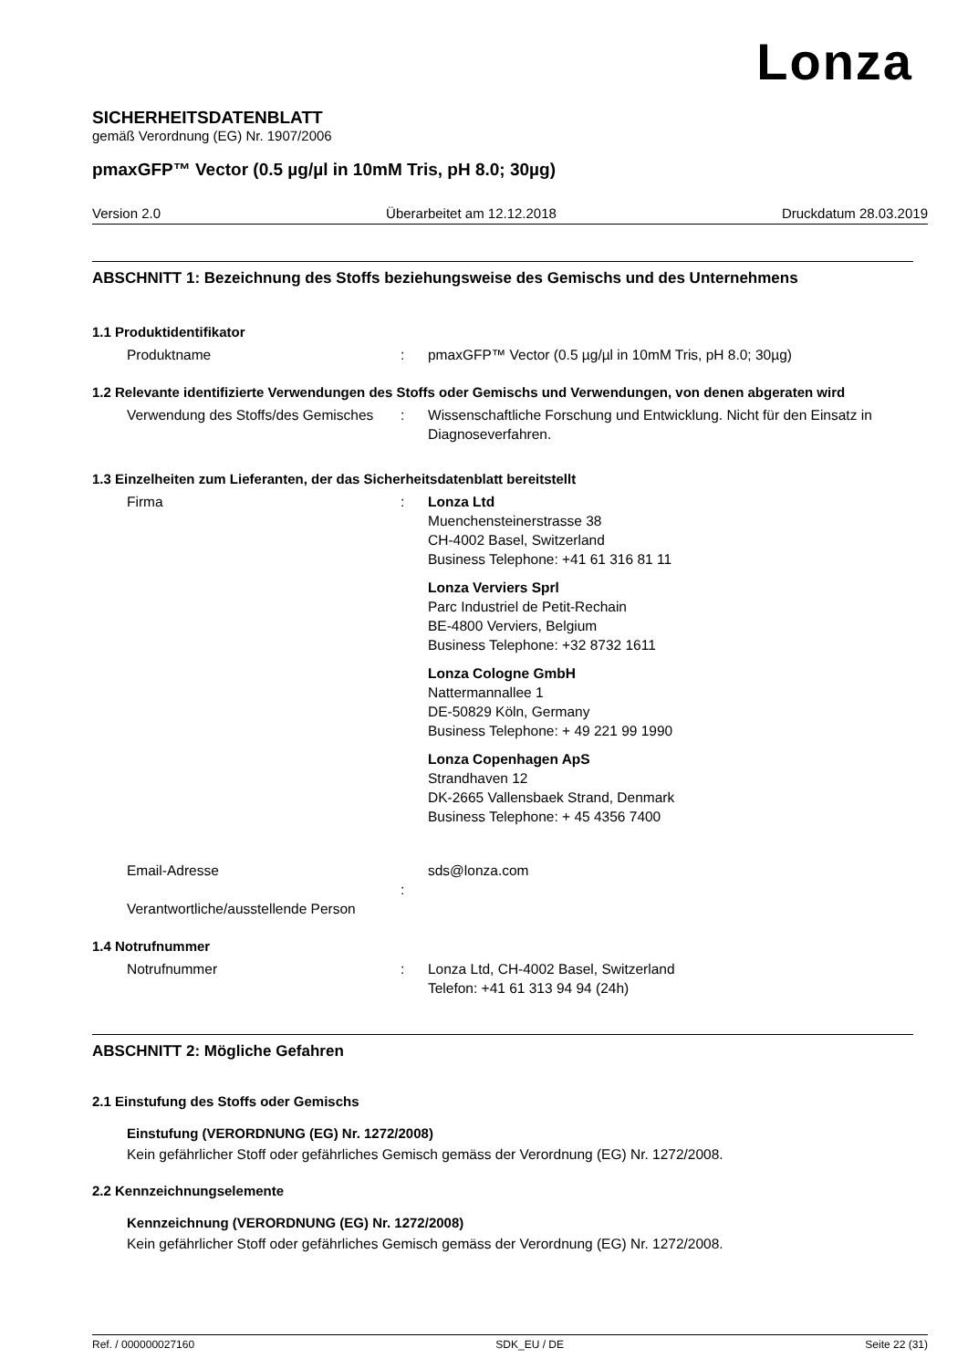Lonza
SICHERHEITSDATENBLATT
gemäß Verordnung (EG) Nr. 1907/2006
pmaxGFP™ Vector (0.5 µg/µl in 10mM Tris, pH 8.0; 30µg)
Version 2.0 Überarbeitet am 12.12.2018 Druckdatum 28.03.2019
ABSCHNITT 1: Bezeichnung des Stoffs beziehungsweise des Gemischs und des Unternehmens
1.1 Produktidentifikator
Produktname : pmaxGFP™ Vector (0.5 µg/µl in 10mM Tris, pH 8.0; 30µg)
1.2 Relevante identifizierte Verwendungen des Stoffs oder Gemischs und Verwendungen, von denen abgeraten wird
Verwendung des Stoffs/des Gemisches
: Wissenschaftliche Forschung und Entwicklung. Nicht für den Einsatz in Diagnoseverfahren.
1.3 Einzelheiten zum Lieferanten, der das Sicherheitsdatenblatt bereitstellt
Firma : Lonza Ltd
Muenchensteinerstrasse 38
CH-4002 Basel, Switzerland
Business Telephone: +41 61 316 81 11
Lonza Verviers Sprl
Parc Industriel de Petit-Rechain
BE-4800 Verviers, Belgium
Business Telephone: +32 8732 1611
Lonza Cologne GmbH
Nattermannallee 1
DE-50829 Köln, Germany
Business Telephone: + 49 221 99 1990
Lonza Copenhagen ApS
Strandhaven 12
DK-2665 Vallensbaek Strand, Denmark
Business Telephone: + 45 4356 7400
Email-Adresse
Verantwortliche/ausstellende Person
: sds@lonza.com
1.4 Notrufnummer
Notrufnummer : Lonza Ltd, CH-4002 Basel, Switzerland
Telefon: +41 61 313 94 94 (24h)
ABSCHNITT 2: Mögliche Gefahren
2.1 Einstufung des Stoffs oder Gemischs
Einstufung (VERORDNUNG (EG) Nr. 1272/2008)
Kein gefährlicher Stoff oder gefährliches Gemisch gemäss der Verordnung (EG) Nr. 1272/2008.
2.2 Kennzeichnungselemente
Kennzeichnung (VERORDNUNG (EG) Nr. 1272/2008)
Kein gefährlicher Stoff oder gefährliches Gemisch gemäss der Verordnung (EG) Nr. 1272/2008.
Ref. / 000000027160 SDK_EU / DE Seite 22 (31)